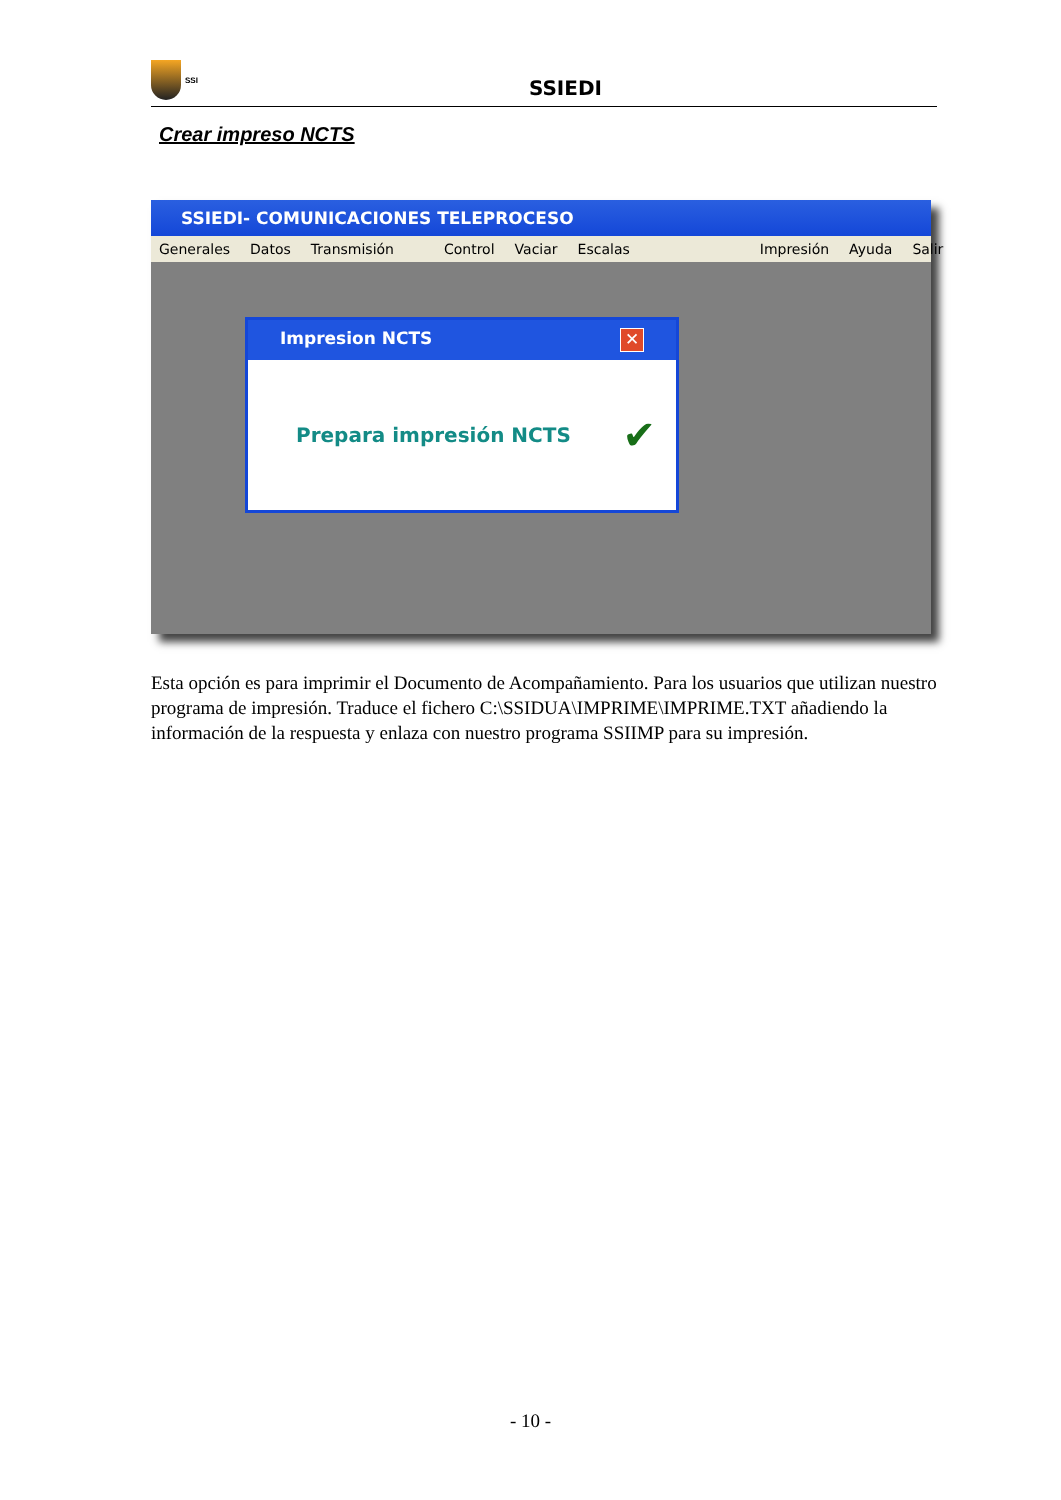SSI
SSIEDI
Crear impreso NCTS
SSIEDI- COMUNICACIONES TELEPROCESO
Generales Datos Transmisión Control Vaciar Escalas Impresión Ayuda Salir
Impresion NCTS ✕
Prepara impresión NCTS ✔
Esta opción es para imprimir el Documento de Acompañamiento. Para los usuarios que utilizan nuestro programa de impresión. Traduce el fichero C:\SSIDUA\IMPRIME\IMPRIME.TXT añadiendo la información de la respuesta y enlaza con nuestro programa SSIIMP para su impresión.
- 10 -